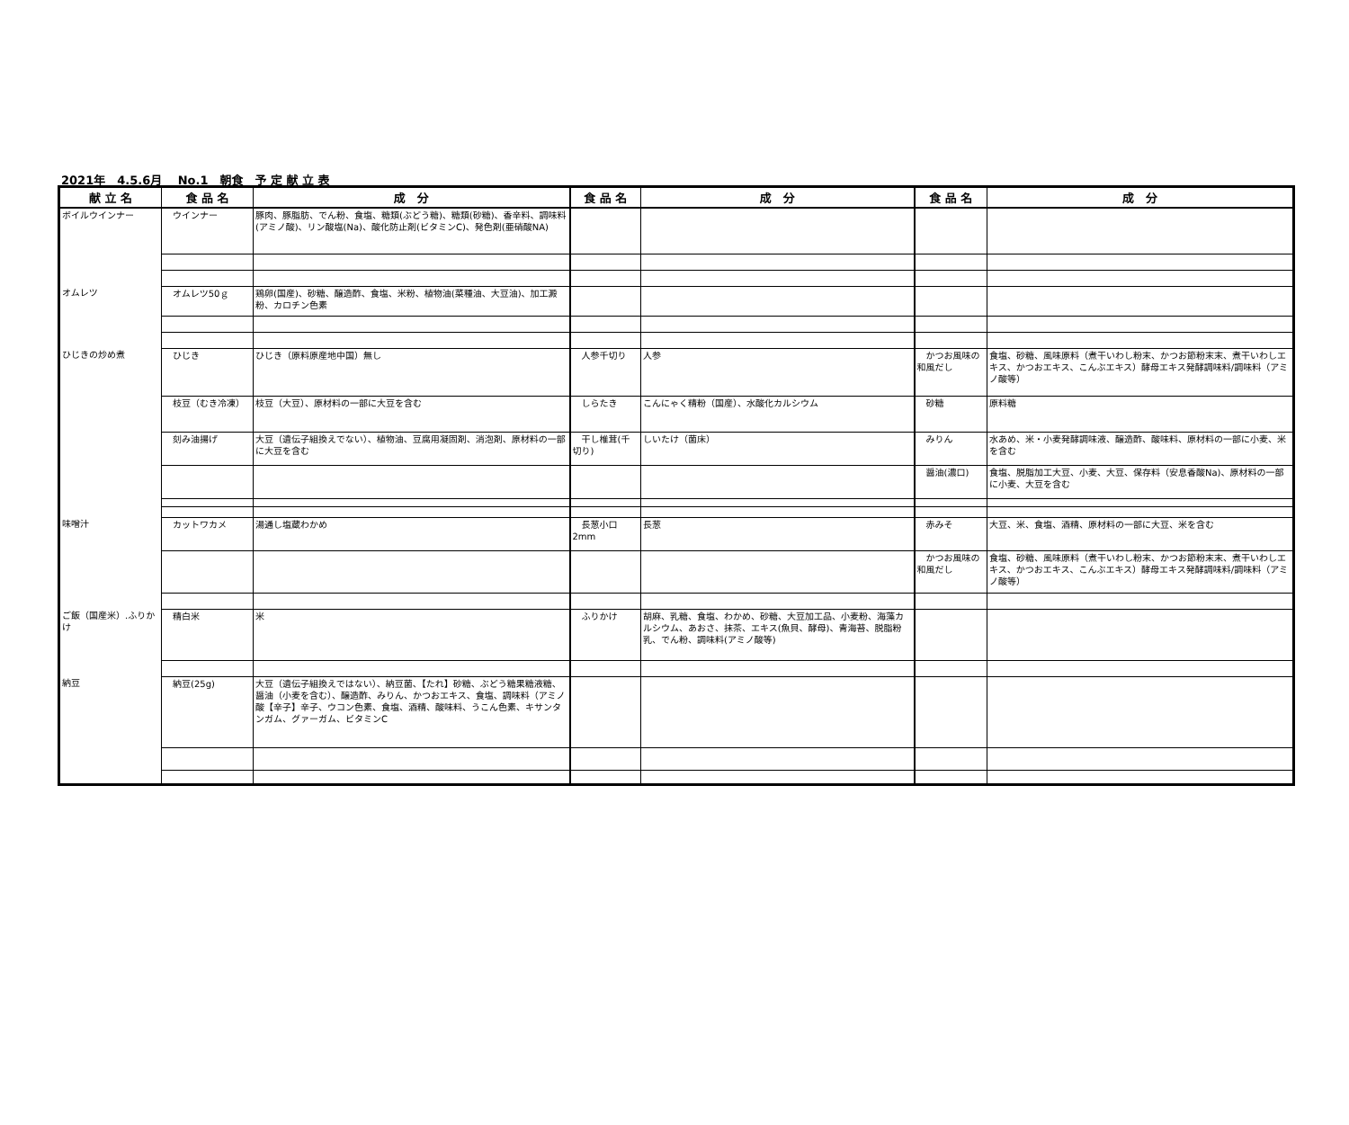2021年　4.5.6月　 No.1　朝食　予 定 献 立 表
| 献 立 名 | 食 品 名 | 成 分 | 食 品 名 | 成 分 | 食 品 名 | 成 分 |
| --- | --- | --- | --- | --- | --- | --- |
| ボイルウインナー | ウインナー | 豚肉、豚脂肪、でん粉、食塩、糖類(ぶどう糖)、糖類(砂糖)、香辛料、調味料(アミノ酸)、リン酸塩(Na)、酸化防止剤(ビタミンC)、発色剤(亜硝酸NA) | | | | |
| オムレツ | オムレツ50ｇ | 鶏卵(国産)、砂糖、醸造酢、食塩、米粉、植物油(菜種油、大豆油)、加工澱粉、カロチン色素 | | | | |
| ひじきの炒め煮 | ひじき | ひじき（原料原産地中国）無し | 人参千切り | 人参 | かつお風味の和風だし | 食塩、砂糖、風味原料（煮干いわし粉末、かつお節粉末末、煮干いわしエキス、かつおエキス、こんぶエキス）酵母エキス発酵調味料/調味料（アミノ酸等） |
| | 枝豆（むき冷凍） | 枝豆（大豆）、原材料の一部に大豆を含む | しらたき | こんにゃく精粉（国産）、水酸化カルシウム | 砂糖 | 原料糖 |
| | 刻み油揚げ | 大豆（遺伝子組換えでない）、植物油、豆腐用凝固剤、消泡剤、原材料の一部に大豆を含む | 干し椎茸(千切り) | しいたけ（菌床） | みりん | 水あめ、米・小麦発酵調味液、醸造酢、酸味料、原材料の一部に小麦、米を含む |
| | | | | | 醤油(濃口) | 食塩、脱脂加工大豆、小麦、大豆、保存料（安息香酸Na)、原材料の一部に小麦、大豆を含む |
| 味噌汁 | カットワカメ | 湯通し塩蔵わかめ | 長葱小口2mm | 長葱 | 赤みそ | 大豆、米、食塩、酒精、原材料の一部に大豆、米を含む |
| | | | | | かつお風味の和風だし | 食塩、砂糖、風味原料（煮干いわし粉末、かつお節粉末末、煮干いわしエキス、かつおエキス、こんぶエキス）酵母エキス発酵調味料/調味料（アミノ酸等） |
| ご飯（国産米）.ふりかけ | 精白米 | 米 | ふりかけ | 胡麻、乳糖、食塩、わかめ、砂糖、大豆加工品、小麦粉、海藻カルシウム、あおさ、抹茶、エキス(魚貝、酵母)、青海苔、脱脂粉乳、でん粉、調味料(アミノ酸等) | | |
| 納豆 | 納豆(25g) | 大豆（遺伝子組換えではない）、納豆菌、【たれ】砂糖、ぶどう糖果糖液糖、醤油（小麦を含む）、醸造酢、みりん、かつおエキス、食塩、調味料（アミノ酸【辛子】辛子、ウコン色素、食塩、酒精、酸味料、うこん色素、キサンタンガム、グァーガム、ビタミンC | | | | |